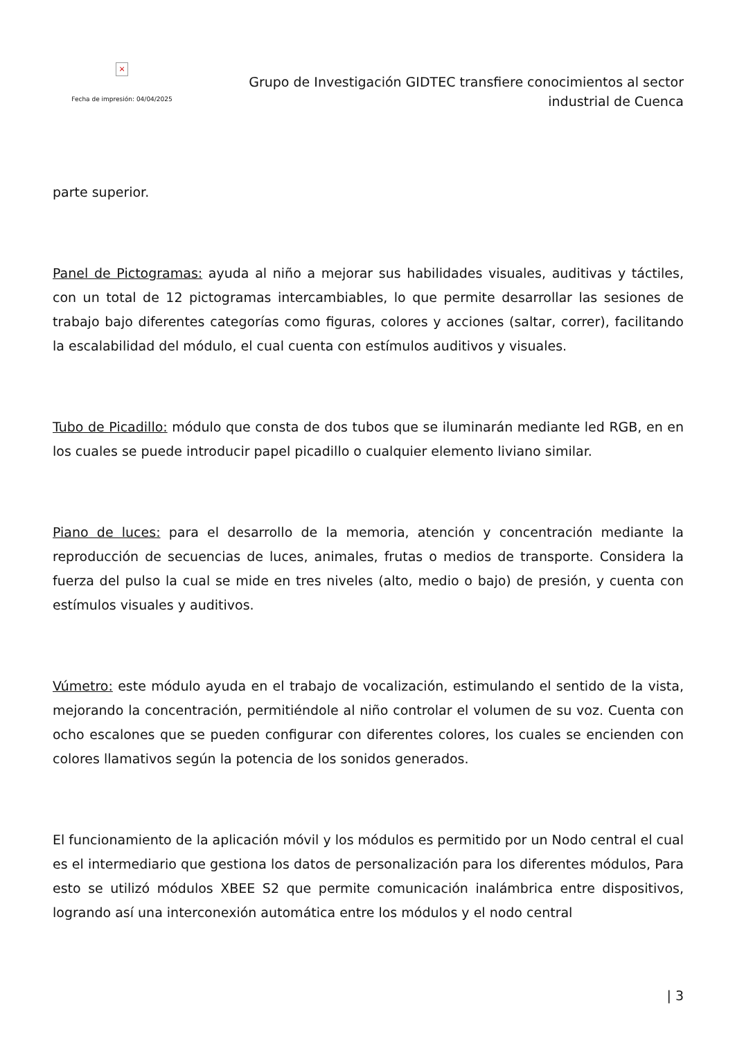×
Fecha de impresión: 04/04/2025
Grupo de Investigación GIDTEC transfiere conocimientos al sector
industrial de Cuenca
parte superior.
Panel de Pictogramas: ayuda al niño a mejorar sus habilidades visuales, auditivas y táctiles, con un total de 12 pictogramas intercambiables, lo que permite desarrollar las sesiones de trabajo bajo diferentes categorías como figuras, colores y acciones (saltar, correr), facilitando la escalabilidad del módulo, el cual cuenta con estímulos auditivos y visuales.
Tubo de Picadillo: módulo que consta de dos tubos que se iluminarán mediante led RGB, en en los cuales se puede introducir papel picadillo o cualquier elemento liviano similar.
Piano de luces: para el desarrollo de la memoria, atención y concentración mediante la reproducción de secuencias de luces, animales, frutas o medios de transporte. Considera la fuerza del pulso la cual se mide en tres niveles (alto, medio o bajo) de presión, y cuenta con estímulos visuales y auditivos.
Vúmetro: este módulo ayuda en el trabajo de vocalización, estimulando el sentido de la vista, mejorando la concentración, permitiéndole al niño controlar el volumen de su voz. Cuenta con ocho escalones que se pueden configurar con diferentes colores, los cuales se encienden con colores llamativos según la potencia de los sonidos generados.
El funcionamiento de la aplicación móvil y los módulos es permitido por un Nodo central el cual es el intermediario que gestiona los datos de personalización para los diferentes módulos, Para esto se utilizó módulos XBEE S2 que permite comunicación inalámbrica entre dispositivos, logrando así una interconexión automática entre los módulos y el nodo central
| 3